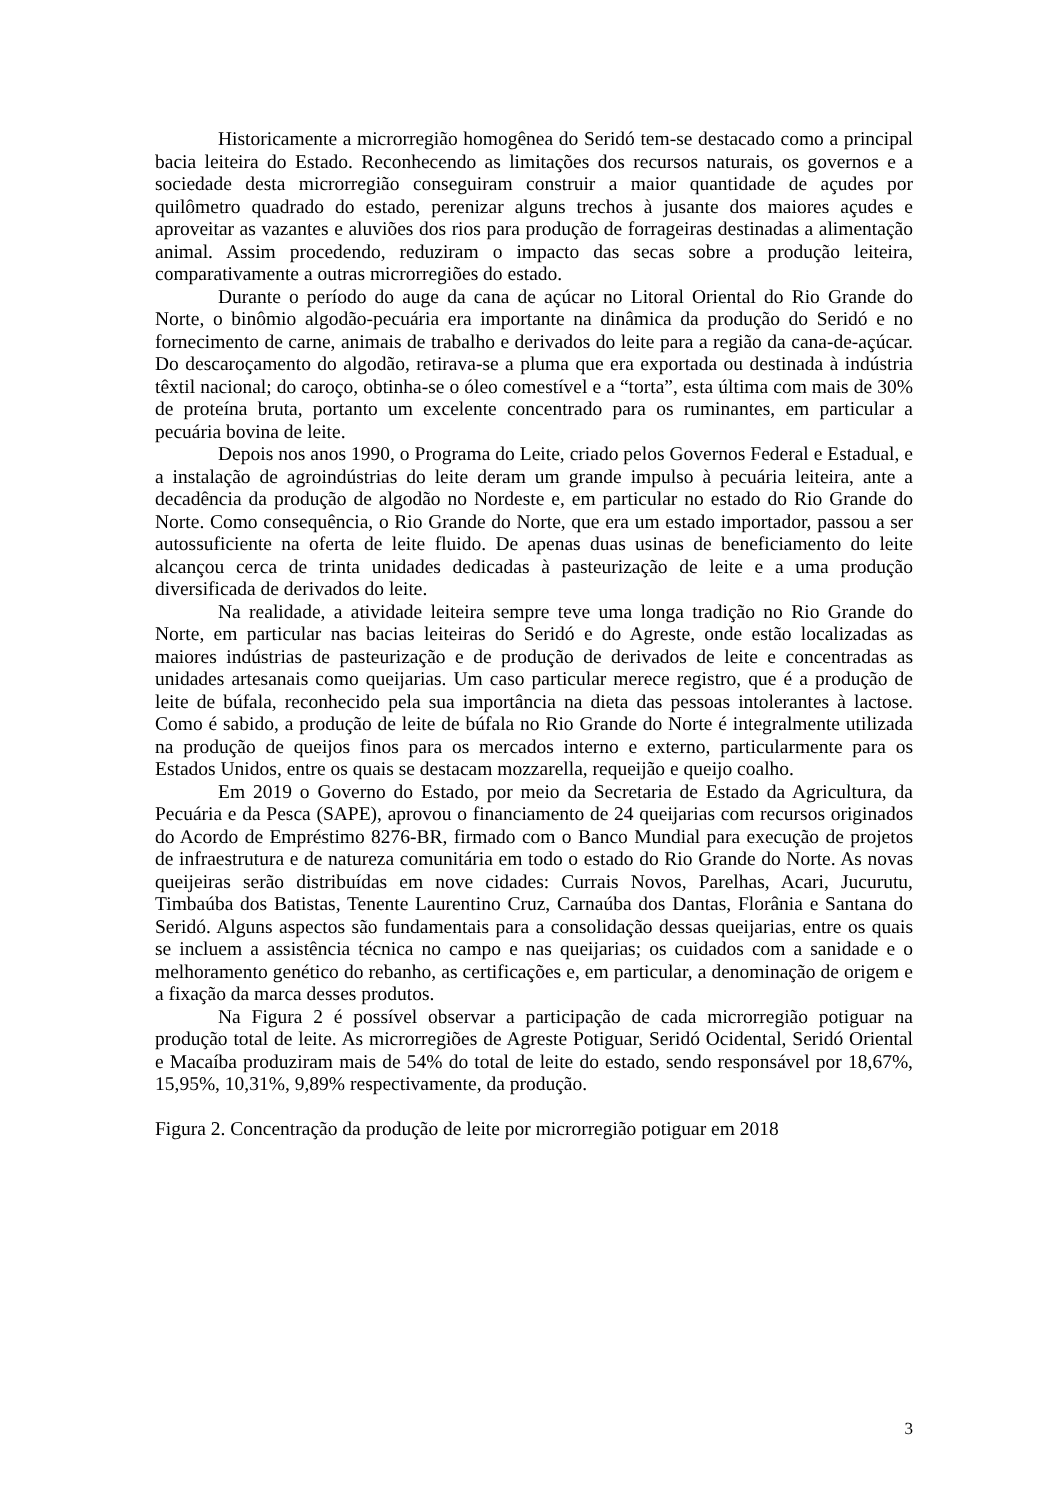Historicamente a microrregião homogênea do Seridó tem-se destacado como a principal bacia leiteira do Estado. Reconhecendo as limitações dos recursos naturais, os governos e a sociedade desta microrregião conseguiram construir a maior quantidade de açudes por quilômetro quadrado do estado, perenizar alguns trechos à jusante dos maiores açudes e aproveitar as vazantes e aluviões dos rios para produção de forrageiras destinadas a alimentação animal. Assim procedendo, reduziram o impacto das secas sobre a produção leiteira, comparativamente a outras microrregiões do estado.
Durante o período do auge da cana de açúcar no Litoral Oriental do Rio Grande do Norte, o binômio algodão-pecuária era importante na dinâmica da produção do Seridó e no fornecimento de carne, animais de trabalho e derivados do leite para a região da cana-de-açúcar. Do descaroçamento do algodão, retirava-se a pluma que era exportada ou destinada à indústria têxtil nacional; do caroço, obtinha-se o óleo comestível e a “torta”, esta última com mais de 30% de proteína bruta, portanto um excelente concentrado para os ruminantes, em particular a pecuária bovina de leite.
Depois nos anos 1990, o Programa do Leite, criado pelos Governos Federal e Estadual, e a instalação de agroindústrias do leite deram um grande impulso à pecuária leiteira, ante a decadência da produção de algodão no Nordeste e, em particular no estado do Rio Grande do Norte. Como consequência, o Rio Grande do Norte, que era um estado importador, passou a ser autossuficiente na oferta de leite fluido. De apenas duas usinas de beneficiamento do leite alcançou cerca de trinta unidades dedicadas à pasteurização de leite e a uma produção diversificada de derivados do leite.
Na realidade, a atividade leiteira sempre teve uma longa tradição no Rio Grande do Norte, em particular nas bacias leiteiras do Seridó e do Agreste, onde estão localizadas as maiores indústrias de pasteurização e de produção de derivados de leite e concentradas as unidades artesanais como queijarias. Um caso particular merece registro, que é a produção de leite de búfala, reconhecido pela sua importância na dieta das pessoas intolerantes à lactose. Como é sabido, a produção de leite de búfala no Rio Grande do Norte é integralmente utilizada na produção de queijos finos para os mercados interno e externo, particularmente para os Estados Unidos, entre os quais se destacam mozzarella, requeijão e queijo coalho.
Em 2019 o Governo do Estado, por meio da Secretaria de Estado da Agricultura, da Pecuária e da Pesca (SAPE), aprovou o financiamento de 24 queijarias com recursos originados do Acordo de Empréstimo 8276-BR, firmado com o Banco Mundial para execução de projetos de infraestrutura e de natureza comunitária em todo o estado do Rio Grande do Norte. As novas queijeiras serão distribuídas em nove cidades: Currais Novos, Parelhas, Acari, Jucurutu, Timbaúba dos Batistas, Tenente Laurentino Cruz, Carnaúba dos Dantas, Florânia e Santana do Seridó. Alguns aspectos são fundamentais para a consolidação dessas queijarias, entre os quais se incluem a assistência técnica no campo e nas queijarias; os cuidados com a sanidade e o melhoramento genético do rebanho, as certificações e, em particular, a denominação de origem e a fixação da marca desses produtos.
Na Figura 2 é possível observar a participação de cada microrregião potiguar na produção total de leite. As microrregiões de Agreste Potiguar, Seridó Ocidental, Seridó Oriental e Macaíba produziram mais de 54% do total de leite do estado, sendo responsável por 18,67%, 15,95%, 10,31%, 9,89% respectivamente, da produção.
Figura 2. Concentração da produção de leite por microrregião potiguar em 2018
3